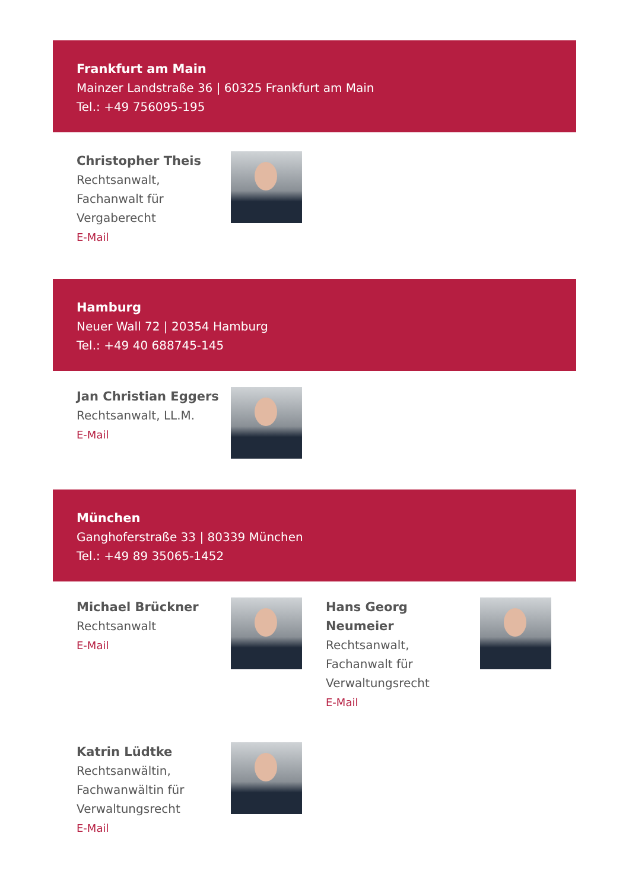Frankfurt am Main
Mainzer Landstraße 36 | 60325 Frankfurt am Main
Tel.: +49 756095-195
Christopher Theis
Rechtsanwalt,
Fachanwalt für
Vergaberecht
E-Mail
Hamburg
Neuer Wall 72 | 20354 Hamburg
Tel.: +49 40 688745-145
Jan Christian Eggers
Rechtsanwalt, LL.M.
E-Mail
München
Ganghoferstraße 33 | 80339 München
Tel.: +49 89 35065-1452
Michael Brückner
Rechtsanwalt
E-Mail
Hans Georg
Neumeier
Rechtsanwalt,
Fachanwalt für
Verwaltungsrecht
E-Mail
Katrin Lüdtke
Rechtsanwältin,
Fachwanwältin für
Verwaltungsrecht
E-Mail